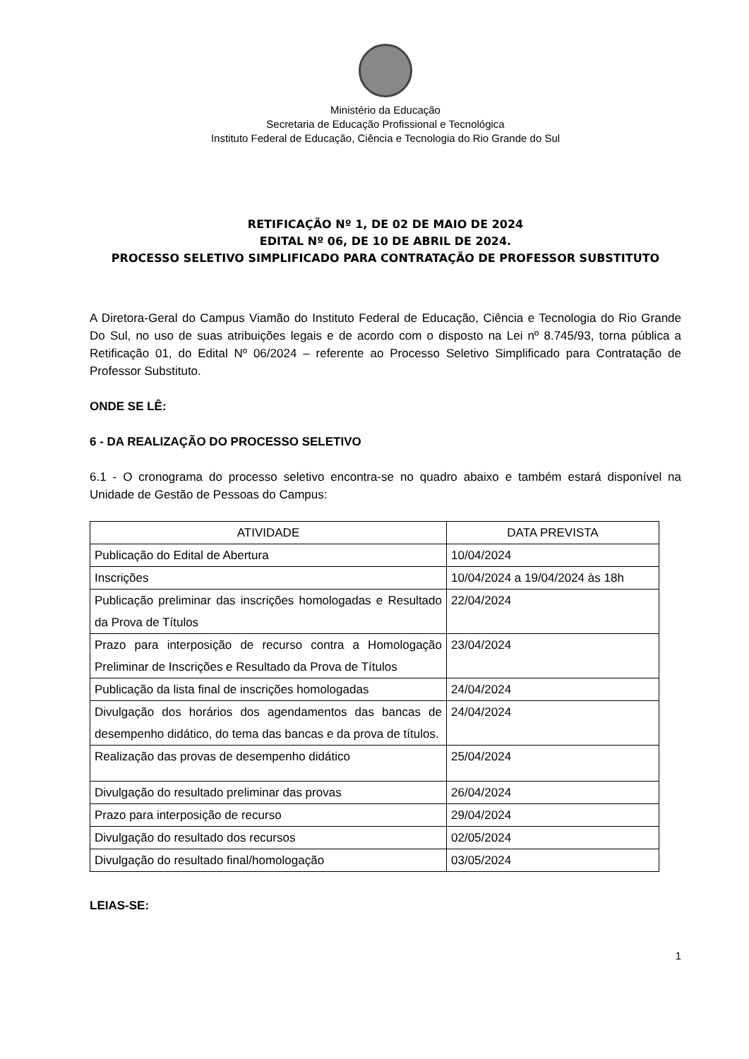Ministério da Educação
Secretaria de Educação Profissional e Tecnológica
Instituto Federal de Educação, Ciência e Tecnologia do Rio Grande do Sul
RETIFICAÇÃO Nº 1, DE 02 DE MAIO DE 2024
EDITAL Nº 06, DE 10 DE ABRIL DE 2024.
PROCESSO SELETIVO SIMPLIFICADO PARA CONTRATAÇÃO DE PROFESSOR SUBSTITUTO
A Diretora-Geral do Campus Viamão do Instituto Federal de Educação, Ciência e Tecnologia do Rio Grande Do Sul, no uso de suas atribuições legais e de acordo com o disposto na Lei nº 8.745/93, torna pública a Retificação 01, do Edital Nº 06/2024 – referente ao Processo Seletivo Simplificado para Contratação de Professor Substituto.
ONDE SE LÊ:
6 - DA REALIZAÇÃO DO PROCESSO SELETIVO
6.1 - O cronograma do processo seletivo encontra-se no quadro abaixo e também estará disponível na Unidade de Gestão de Pessoas do Campus:
| ATIVIDADE | DATA PREVISTA |
| --- | --- |
| Publicação do Edital de Abertura | 10/04/2024 |
| Inscrições | 10/04/2024 a 19/04/2024 às 18h |
| Publicação preliminar das inscrições homologadas e Resultado da Prova de Títulos | 22/04/2024 |
| Prazo para interposição de recurso contra a Homologação Preliminar de Inscrições e Resultado da Prova de Títulos | 23/04/2024 |
| Publicação da lista final de inscrições homologadas | 24/04/2024 |
| Divulgação dos horários dos agendamentos das bancas de desempenho didático, do tema das bancas e da prova de títulos. | 24/04/2024 |
| Realização das provas de desempenho didático | 25/04/2024 |
| Divulgação do resultado preliminar das provas | 26/04/2024 |
| Prazo para interposição de recurso | 29/04/2024 |
| Divulgação do resultado dos recursos | 02/05/2024 |
| Divulgação do resultado final/homologação | 03/05/2024 |
LEIAS-SE:
1